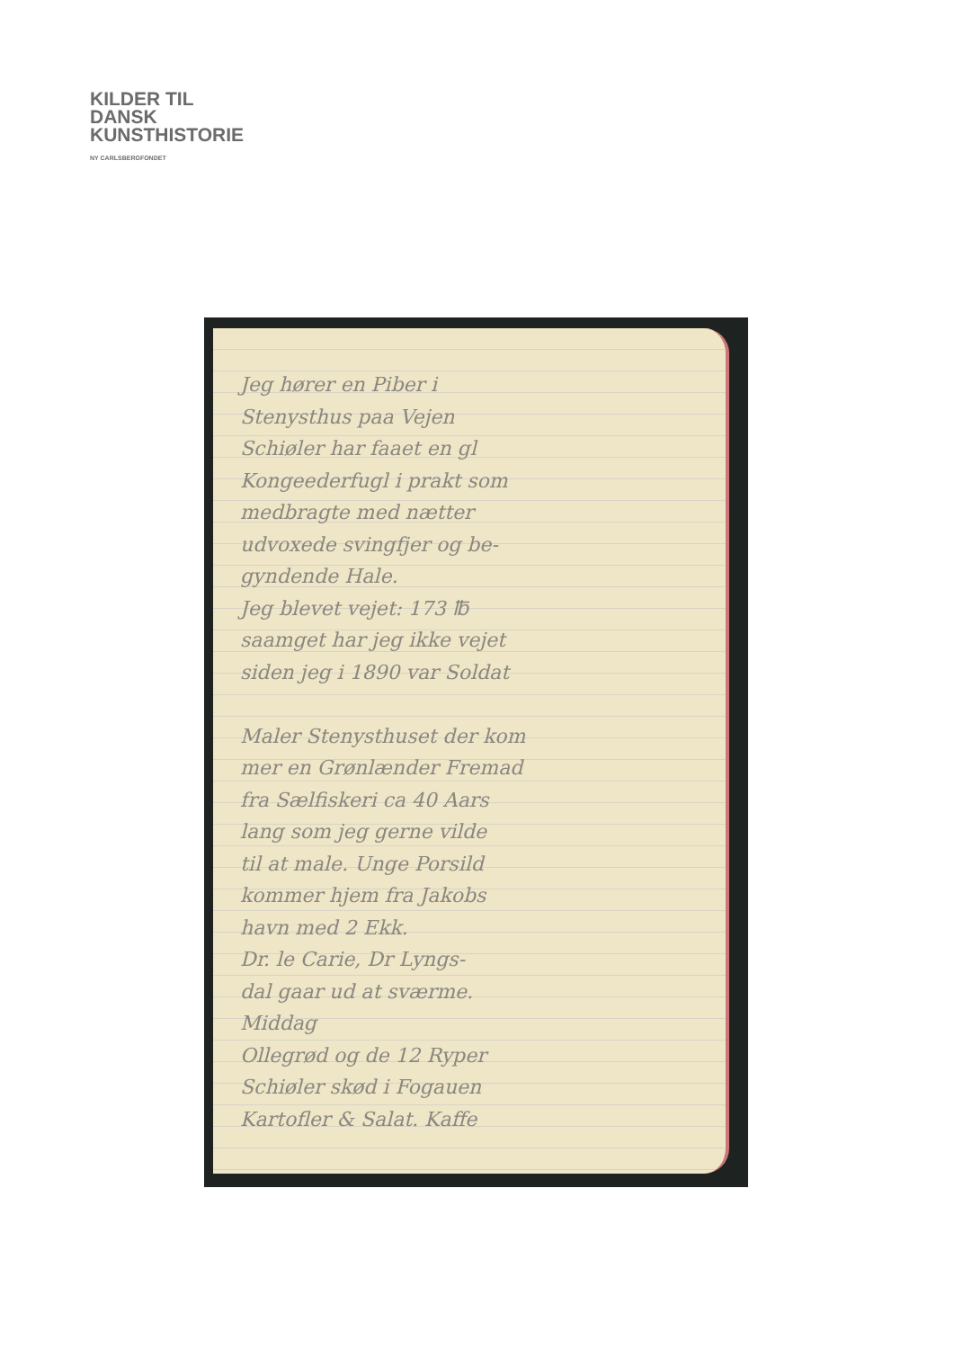KILDER TIL
DANSK
KUNSTHISTORIE
NY CARLSBERGFONDET
Jeg hører en Piber i
Stenysthus paa Vejen
Schiøler har faaet en gl
Kongeederfugl i prakt som
medbragte med nætter
udvoxede svingfjer og be-
gyndende Hale.
Jeg blevet vejet: 173 ℔
saamget har jeg ikke vejet
siden jeg i 1890 var Soldat
Maler Stenysthuset der kom
mer en Grønlænder Fremad
fra Sælfiskeri ca 40 Aars
lang som jeg gerne vilde
til at male. Unge Porsild
kommer hjem fra Jakobs
havn med 2 Ekk.
Dr. le Carie, Dr Lyngs-
dal gaar ud at sværme.
Middag
Ollegrød og de 12 Ryper
Schiøler skød i Fogauen
Kartofler & Salat. Kaffe